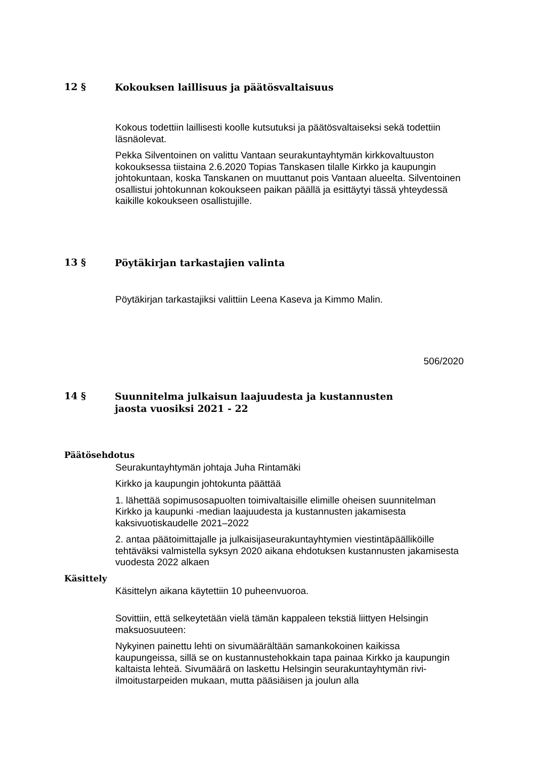12 § Kokouksen laillisuus ja päätösvaltaisuus
Kokous todettiin laillisesti koolle kutsutuksi ja päätösvaltaiseksi sekä todettiin läsnäolevat.
Pekka Silventoinen on valittu Vantaan seurakuntayhtymän kirkkovaltuuston kokouksessa tiistaina 2.6.2020 Topias Tanskasen tilalle Kirkko ja kaupungin johtokuntaan, koska Tanskanen on muuttanut pois Vantaan alueelta. Silventoinen osallistui johtokunnan kokoukseen paikan päällä ja esittäytyi tässä yhteydessä kaikille kokoukseen osallistujille.
13 § Pöytäkirjan tarkastajien valinta
Pöytäkirjan tarkastajiksi valittiin Leena Kaseva ja Kimmo Malin.
506/2020
14 § Suunnitelma julkaisun laajuudesta ja kustannusten jaosta vuosiksi 2021 - 22
Päätösehdotus
Seurakuntayhtymän johtaja Juha Rintamäki
Kirkko ja kaupungin johtokunta päättää
1. lähettää sopimusosapuolten toimivaltaisille elimille oheisen suunnitelman Kirkko ja kaupunki -median laajuudesta ja kustannusten jakamisesta kaksivuotiskaudelle 2021–2022
2. antaa päätoimittajalle ja julkaisijaseurakuntayhtymien viestintäpäälliköille tehtäväksi valmistella syksyn 2020 aikana ehdotuksen kustannusten jakamisesta vuodesta 2022 alkaen
Käsittely
Käsittelyn aikana käytettiin 10 puheenvuoroa.
Sovittiin, että selkeytetään vielä tämän kappaleen tekstiä liittyen Helsingin maksuosuuteen:
Nykyinen painettu lehti on sivumäärältään samankokoinen kaikissa kaupungeissa, sillä se on kustannustehokkain tapa painaa Kirkko ja kaupungin kaltaista lehteä. Sivumäärä on laskettu Helsingin seurakuntayhtymän rivi-ilmoitustarpeiden mukaan, mutta pääsiäisen ja joulun alla